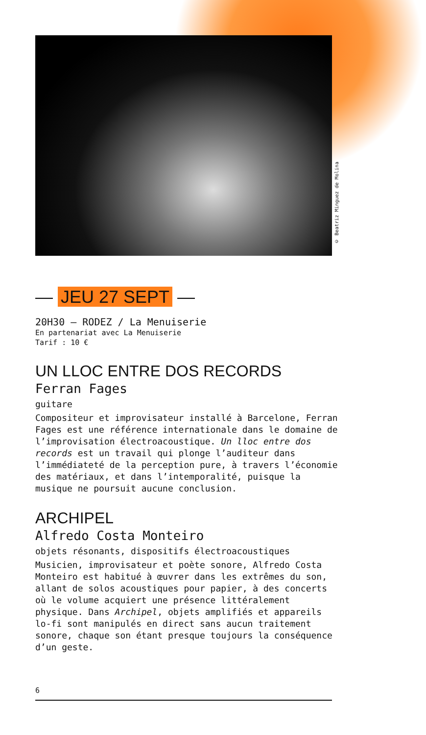© Beatriz Minguez de Molina
— JEU 27 SEPT —
20H30 — RODEZ / La Menuiserie
En partenariat avec La Menuiserie
Tarif : 10 €
UN LLOC ENTRE DOS RECORDS
Ferran Fages
guitare
Compositeur et improvisateur installé à Barcelone, Ferran Fages est une référence internationale dans le domaine de l’improvisation électroacoustique. Un lloc entre dos records est un travail qui plonge l’auditeur dans l’immédiateté de la perception pure, à travers l’économie des matériaux, et dans l’intemporalité, puisque la musique ne poursuit aucune conclusion.
ARCHIPEL
Alfredo Costa Monteiro
objets résonants, dispositifs électroacoustiques
Musicien, improvisateur et poète sonore, Alfredo Costa Monteiro est habitué à œuvrer dans les extrêmes du son, allant de solos acoustiques pour papier, à des concerts où le volume acquiert une présence littéralement physique. Dans Archipel, objets amplifiés et appareils lo-fi sont manipulés en direct sans aucun traitement sonore, chaque son étant presque toujours la conséquence d’un geste.
6